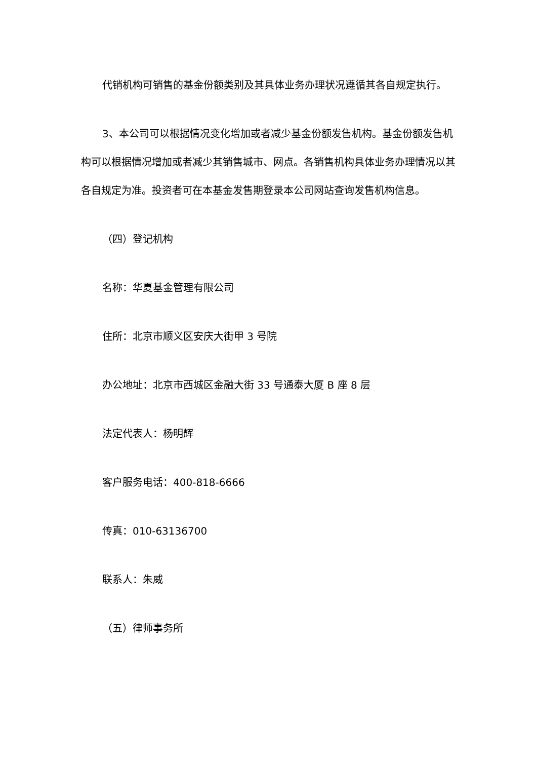代销机构可销售的基金份额类别及其具体业务办理状况遵循其各自规定执行。
3、本公司可以根据情况变化增加或者减少基金份额发售机构。基金份额发售机构可以根据情况增加或者减少其销售城市、网点。各销售机构具体业务办理情况以其各自规定为准。投资者可在本基金发售期登录本公司网站查询发售机构信息。
（四）登记机构
名称：华夏基金管理有限公司
住所：北京市顺义区安庆大街甲 3 号院
办公地址：北京市西城区金融大街 33 号通泰大厦 B 座 8 层
法定代表人：杨明辉
客户服务电话：400-818-6666
传真：010-63136700
联系人：朱威
（五）律师事务所